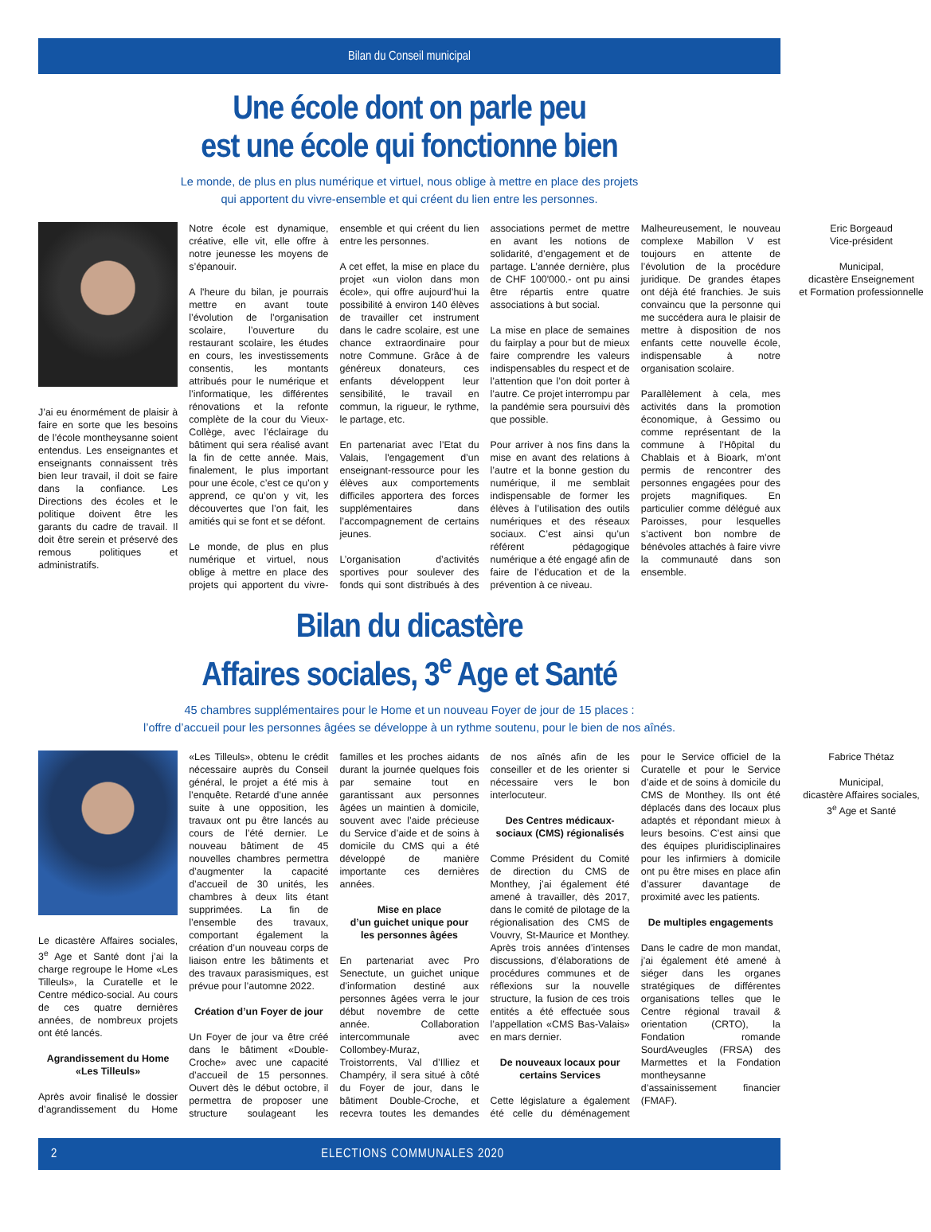Bilan du Conseil municipal
Une école dont on parle peu
est une école qui fonctionne bien
Le monde, de plus en plus numérique et virtuel, nous oblige à mettre en place des projets
qui apportent du vivre-ensemble et qui créent du lien entre les personnes.
J’ai eu énormément de plaisir à faire en sorte que les besoins de l’école montheysanne soient entendus. Les enseignantes et enseignants connaissent très bien leur travail, il doit se faire dans la confiance. Les Directions des écoles et le politique doivent être les garants du cadre de travail. Il doit être serein et préservé des remous politiques et administratifs.
Notre école est dynamique, créative, elle vit, elle offre à notre jeunesse les moyens de s’épanouir.
A l'heure du bilan, je pourrais mettre en avant toute l’évolution de l’organisation scolaire, l’ouverture du restaurant scolaire, les études en cours, les investissements consentis, les montants attribués pour le numérique et l’informatique, les différentes rénovations et la refonte complète de la cour du Vieux-Collège, avec l’éclairage du bâtiment qui sera réalisé avant la fin de cette année. Mais, finalement, le plus important pour une école, c’est ce qu’on y apprend, ce qu’on y vit, les découvertes que l’on fait, les amitiés qui se font et se défont.
Le monde, de plus en plus numérique et virtuel, nous oblige à mettre en place des projets qui apportent du vivre-ensemble et qui créent du lien entre les personnes.
A cet effet, la mise en place du projet «un violon dans mon école», qui offre aujourd’hui la possibilité à environ 140 élèves de travailler cet instrument dans le cadre scolaire, est une chance extraordinaire pour notre Commune. Grâce à de généreux donateurs, ces enfants développent leur sensibilité, le travail en commun, la rigueur, le rythme, le partage, etc.
En partenariat avec l’Etat du Valais, l'engagement d’un enseignant-ressource pour les élèves aux comportements difficiles apportera des forces supplémentaires dans l’accompagnement de certains jeunes.
L’organisation d’activités sportives pour soulever des fonds qui sont distribués à des associations permet de mettre en avant les notions de solidarité, d’engagement et de partage. L’année dernière, plus de CHF 100'000.- ont pu ainsi être répartis entre quatre associations à but social.
La mise en place de semaines du fairplay a pour but de mieux faire comprendre les valeurs indispensables du respect et de l’attention que l’on doit porter à l’autre. Ce projet interrompu par la pandémie sera poursuivi dès que possible.
Pour arriver à nos fins dans la mise en avant des relations à l’autre et la bonne gestion du numérique, il me semblait indispensable de former les élèves à l’utilisation des outils numériques et des réseaux sociaux. C’est ainsi qu’un référent pédagogique numérique a été engagé afin de faire de l’éducation et de la prévention à ce niveau.
Malheureusement, le nouveau complexe Mabillon V est toujours en attente de l’évolution de la procédure juridique. De grandes étapes ont déjà été franchies. Je suis convaincu que la personne qui me succédera aura le plaisir de mettre à disposition de nos enfants cette nouvelle école, indispensable à notre organisation scolaire.
Parallèlement à cela, mes activités dans la promotion économique, à Gessimo ou comme représentant de la commune à l’Hôpital du Chablais et à Bioark, m’ont permis de rencontrer des personnes engagées pour des projets magnifiques. En particulier comme délégué aux Paroisses, pour lesquelles s’activent bon nombre de bénévoles attachés à faire vivre la communauté dans son ensemble.
Eric Borgeaud
Vice-président
Municipal,
dicastère Enseignement
et Formation professionnelle
Bilan du dicastère
Affaires sociales, 3<sup>e</sup> Age et Santé
45 chambres supplémentaires pour le Home et un nouveau Foyer de jour de 15 places :
l’offre d’accueil pour les personnes âgées se développe à un rythme soutenu, pour le bien de nos aînés.
Le dicastère Affaires sociales, 3<sup>e</sup> Age et Santé dont j’ai la charge regroupe le Home «Les Tilleuls», la Curatelle et le Centre médico-social. Au cours de ces quatre dernières années, de nombreux projets ont été lancés.
Agrandissement du Home «Les Tilleuls»
Après avoir finalisé le dossier d’agrandissement du Home «Les Tilleuls», obtenu le crédit nécessaire auprès du Conseil général, le projet a été mis à l’enquête. Retardé d’une année suite à une opposition, les travaux ont pu être lancés au cours de l’été dernier. Le nouveau bâtiment de 45 nouvelles chambres permettra d’augmenter la capacité d’accueil de 30 unités, les chambres à deux lits étant supprimées. La fin de l’ensemble des travaux, comportant également la création d’un nouveau corps de liaison entre les bâtiments et des travaux parasismiques, est prévue pour l’automne 2022.
Création d’un Foyer de jour
Un Foyer de jour va être créé dans le bâtiment «Double-Croche» avec une capacité d’accueil de 15 personnes. Ouvert dès le début octobre, il permettra de proposer une structure soulageant les familles et les proches aidants durant la journée quelques fois par semaine tout en garantissant aux personnes âgées un maintien à domicile, souvent avec l’aide précieuse du Service d’aide et de soins à domicile du CMS qui a été développé de manière importante ces dernières années.
Mise en place
d’un guichet unique pour
les personnes âgées
En partenariat avec Pro Senectute, un guichet unique d’information destiné aux personnes âgées verra le jour début novembre de cette année. Collaboration intercommunale avec Collombey-Muraz, Troistorrents, Val d’Illiez et Champéry, il sera situé à côté du Foyer de jour, dans le bâtiment Double-Croche, et recevra toutes les demandes de nos aînés afin de les conseiller et de les orienter si nécessaire vers le bon interlocuteur.
Des Centres médicaux-sociaux (CMS) régionalisés
Comme Président du Comité de direction du CMS de Monthey, j’ai également été amené à travailler, dès 2017, dans le comité de pilotage de la régionalisation des CMS de Vouvry, St-Maurice et Monthey. Après trois années d’intenses discussions, d’élaborations de procédures communes et de réflexions sur la nouvelle structure, la fusion de ces trois entités a été effectuée sous l’appellation «CMS Bas-Valais» en mars dernier.
De nouveaux locaux pour certains Services
Cette législature a également été celle du déménagement pour le Service officiel de la Curatelle et pour le Service d’aide et de soins à domicile du CMS de Monthey. Ils ont été déplacés dans des locaux plus adaptés et répondant mieux à leurs besoins. C’est ainsi que des équipes pluridisciplinaires pour les infirmiers à domicile ont pu être mises en place afin d’assurer davantage de proximité avec les patients.
De multiples engagements
Dans le cadre de mon mandat, j’ai également été amené à siéger dans les organes stratégiques de différentes organisations telles que le Centre régional travail & orientation (CRTO), la Fondation romande SourdAveugles (FRSA) des Marmettes et la Fondation montheysanne d’assainissement financier (FMAF).
Fabrice Thétaz
Municipal,
dicastère Affaires sociales,
3<sup>e</sup> Age et Santé
2 ELECTIONS COMMUNALES 2020